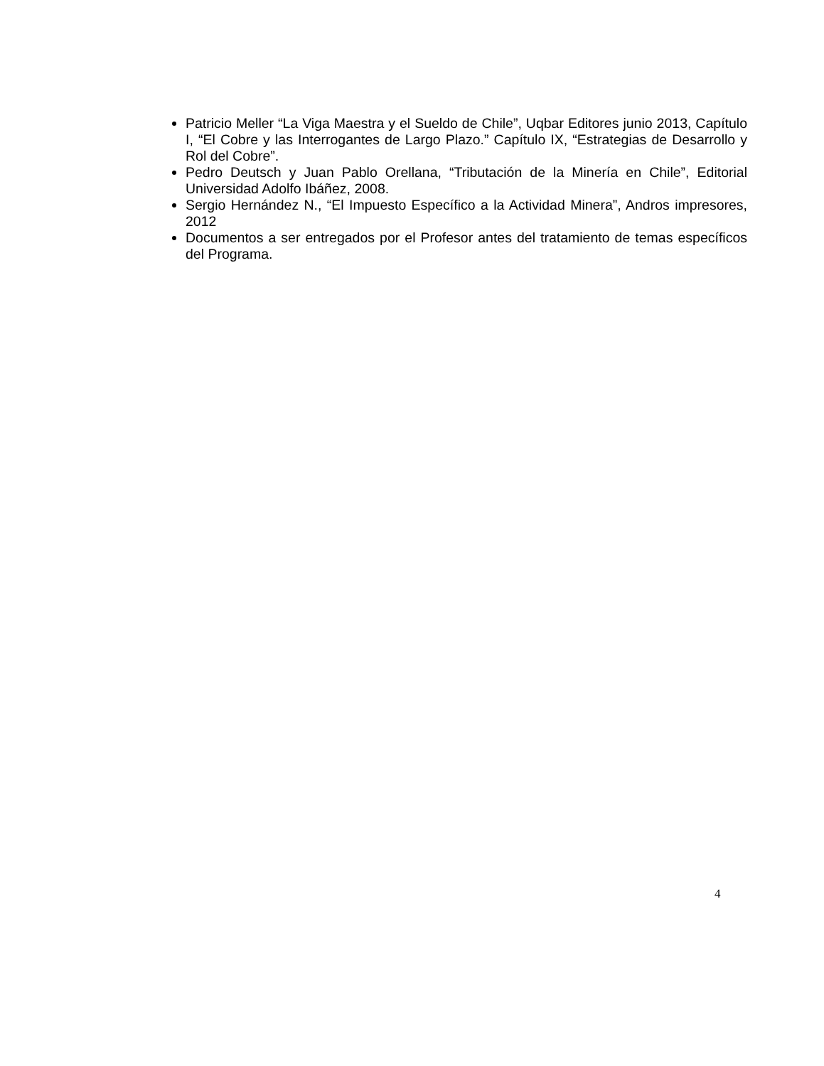Patricio Meller “La Viga Maestra y el Sueldo de Chile”, Uqbar Editores junio 2013, Capítulo I, “El Cobre y las Interrogantes de Largo Plazo.” Capítulo IX, “Estrategias de Desarrollo y Rol del Cobre”.
Pedro Deutsch y Juan Pablo Orellana, “Tributación de la Minería en Chile”, Editorial Universidad Adolfo Ibáñez, 2008.
Sergio Hernández N., “El Impuesto Específico a la Actividad Minera”, Andros impresores, 2012
Documentos a ser entregados por el Profesor antes del tratamiento de temas específicos del Programa.
4